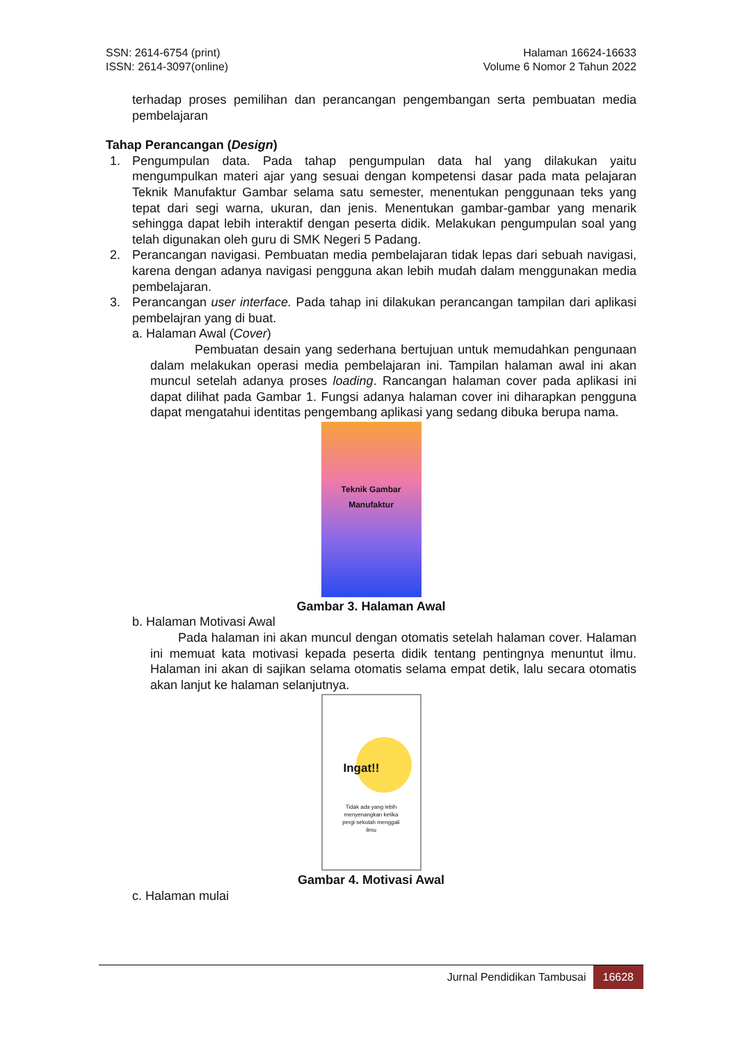SSN: 2614-6754 (print)
ISSN: 2614-3097(online)
Halaman 16624-16633
Volume 6 Nomor 2 Tahun 2022
terhadap proses pemilihan dan perancangan pengembangan serta pembuatan media pembelajaran
Tahap Perancangan (Design)
1. Pengumpulan data. Pada tahap pengumpulan data hal yang dilakukan yaitu mengumpulkan materi ajar yang sesuai dengan kompetensi dasar pada mata pelajaran Teknik Manufaktur Gambar selama satu semester, menentukan penggunaan teks yang tepat dari segi warna, ukuran, dan jenis. Menentukan gambar-gambar yang menarik sehingga dapat lebih interaktif dengan peserta didik. Melakukan pengumpulan soal yang telah digunakan oleh guru di SMK Negeri 5 Padang.
2. Perancangan navigasi. Pembuatan media pembelajaran tidak lepas dari sebuah navigasi, karena dengan adanya navigasi pengguna akan lebih mudah dalam menggunakan media pembelajaran.
3. Perancangan user interface. Pada tahap ini dilakukan perancangan tampilan dari aplikasi pembelajran yang di buat.
a. Halaman Awal (Cover)
Pembuatan desain yang sederhana bertujuan untuk memudahkan pengunaan dalam melakukan operasi media pembelajaran ini. Tampilan halaman awal ini akan muncul setelah adanya proses loading. Rancangan halaman cover pada aplikasi ini dapat dilihat pada Gambar 1. Fungsi adanya halaman cover ini diharapkan pengguna dapat mengatahui identitas pengembang aplikasi yang sedang dibuka berupa nama.
Teknik Gambar
Manufaktur
Gambar 3. Halaman Awal
b. Halaman Motivasi Awal
Pada halaman ini akan muncul dengan otomatis setelah halaman cover. Halaman ini memuat kata motivasi kepada peserta didik tentang pentingnya menuntut ilmu. Halaman ini akan di sajikan selama otomatis selama empat detik, lalu secara otomatis akan lanjut ke halaman selanjutnya.
Ingat!!
Tidak ada yang lebih
menyenangkan ketika
pergi sekolah menggali
ilmu
Gambar 4. Motivasi Awal
c. Halaman mulai
Jurnal Pendidikan Tambusai 16628